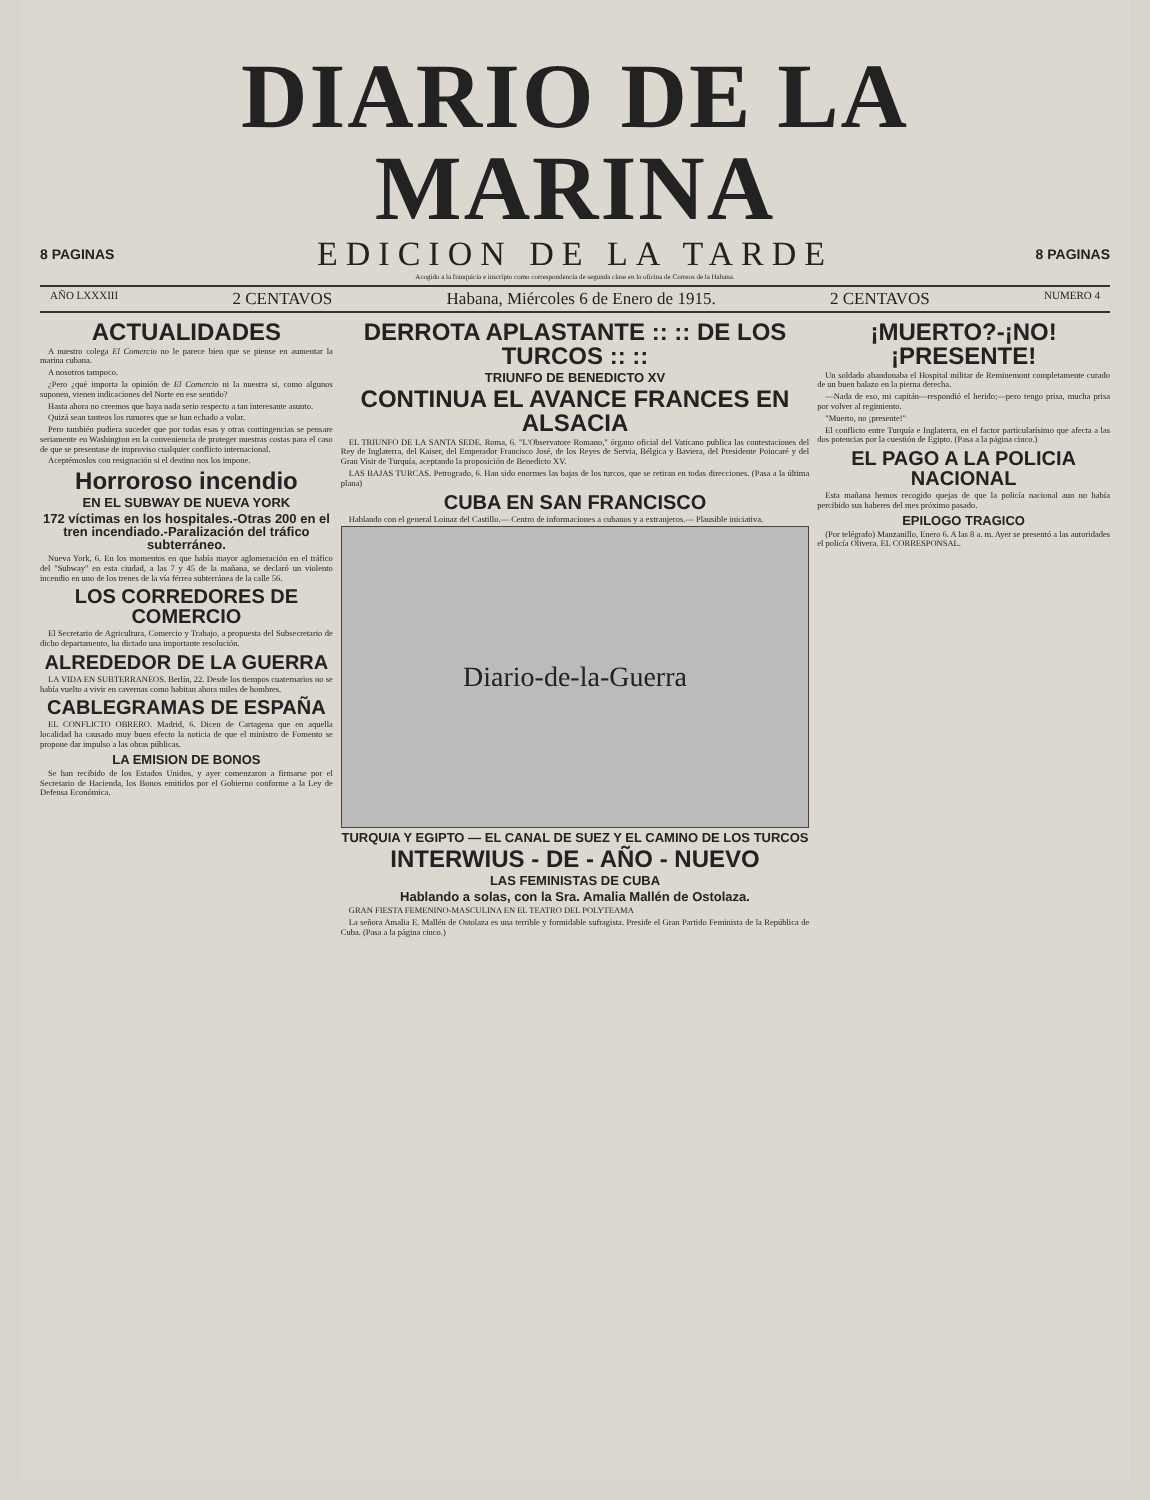DIARIO DE LA MARINA
8 PAGINAS EDICION DE LA TARDE 8 PAGINAS
Acogido a la franquicia e inscripto como correspondencia de segunda clase en la oficina de Correos de la Habana.
AÑO LXXXIII 2 CENTAVOS Habana, Miércoles 6 de Enero de 1915. 2 CENTAVOS NUMERO 4
ACTUALIDADES
A nuestro colega El Comercio no le parece bien que se piense en aumentar la marina cubana.
A nosotros tampoco.
¿Pero ¿qué importa la opinión de El Comercio ni la nuestra si, como algunos suponen, vienen indicaciones del Norte en ese sentido?
Hasta ahora no creemos que haya nada serio respecto a tan interesante asunto.
Quizá sean tanteos los rumores que se han echado a volar.
Pero también pudiera suceder que por todas esas y otras contingencias se pensare seriamente en Washington en la conveniencia de proteger nuestras costas para el caso de que se presentase de improviso cualquier conflicto internacional.
Aceptémoslos con resignación si el destino nos los impone.
Horroroso incendio
EN EL SUBWAY DE NUEVA YORK
172 víctimas en los hospitales.-Otras 200 en el tren incendiado.-Paralización del tráfico subterráneo.
Nueva York, 6. En los momentos en que había mayor aglomeración en el tráfico del "Subway" en esta ciudad, a las 7 y 45 de la mañana, se declaró un violento incendio en uno de los trenes de la vía férrea subterránea de la calle 56.
LOS CORREDORES DE COMERCIO
El Secretario de Agricultura, Comercio y Trabajo, a propuesta del Subsecretario de dicho departamento, ha dictado una importante resolución.
ALREDEDOR DE LA GUERRA
LA VIDA EN SUBTERRANEOS. Berlín, 22. Desde los tiempos cuaternarios no se había vuelto a vivir en cavernas como habitan ahora miles de hombres.
CABLEGRAMAS DE ESPAÑA
EL CONFLICTO OBRERO. Madrid, 6. Dicen de Cartagena que en aquella localidad ha causado muy buen efecto la noticia de que el ministro de Fomento se propone dar impulso a las obras públicas.
LA EMISION DE BONOS
Se han recibido de los Estados Unidos, y ayer comenzaron a firmarse por el Secretario de Hacienda, los Bonos emitidos por el Gobierno conforme a la Ley de Defensa Económica.
DERROTA APLASTANTE :: :: DE LOS TURCOS :: ::
TRIUNFO DE BENEDICTO XV
CONTINUA EL AVANCE FRANCES EN ALSACIA
EL TRIUNFO DE LA SANTA SEDE. Roma, 6. "L'Observatore Romano," órgano oficial del Vaticano publica las contestaciones del Rey de Inglaterra, del Kaiser, del Emperador Francisco José, de los Reyes de Servia, Bélgica y Baviera, del Presidente Poincaré y del Gran Visir de Turquía, aceptando la proposición de Benedicto XV.
LAS BAJAS TURCAS. Petrogrado, 6. Han sido enormes las bajas de los turcos, que se retiran en todas direcciones. (Pasa a la última plana)
CUBA EN SAN FRANCISCO
Hablando con el general Loinaz del Castillo.— Centro de informaciones a cubanos y a extranjeros.— Plausible iniciativa.
Diario-de-la-Guerra
TURQUIA Y EGIPTO — EL CANAL DE SUEZ Y EL CAMINO DE LOS TURCOS
INTERWIUS - DE - AÑO - NUEVO
LAS FEMINISTAS DE CUBA
Hablando a solas, con la Sra. Amalia Mallén de Ostolaza.
GRAN FIESTA FEMENINO-MASCULINA EN EL TEATRO DEL POLYTEAMA
La señora Amalia E. Mallén de Ostolaza es una terrible y formidable sufragista. Preside el Gran Partido Feminista de la República de Cuba. (Pasa a la página cinco.)
¡MUERTO?-¡NO! ¡PRESENTE!
Un soldado abandonaba el Hospital militar de Reminemont completamente curado de un buen balazo en la pierna derecha.
—Nada de eso, mi capitán—respondió el herido;—pero tengo prisa, mucha prisa por volver al regimiento.
"Muerto, no ¡presente!"
El conflicto entre Turquía e Inglaterra, en el factor particularísimo que afecta a las dos potencias por la cuestión de Egipto. (Pasa a la página cinco.)
EL PAGO A LA POLICIA NACIONAL
Esta mañana hemos recogido quejas de que la policía nacional aun no había percibido sus haberes del mes próximo pasado.
EPILOGO TRAGICO
(Por telégrafo) Manzanillo, Enero 6. A las 8 a. m. Ayer se presentó a las autoridades el policía Olivera. EL CORRESPONSAL.